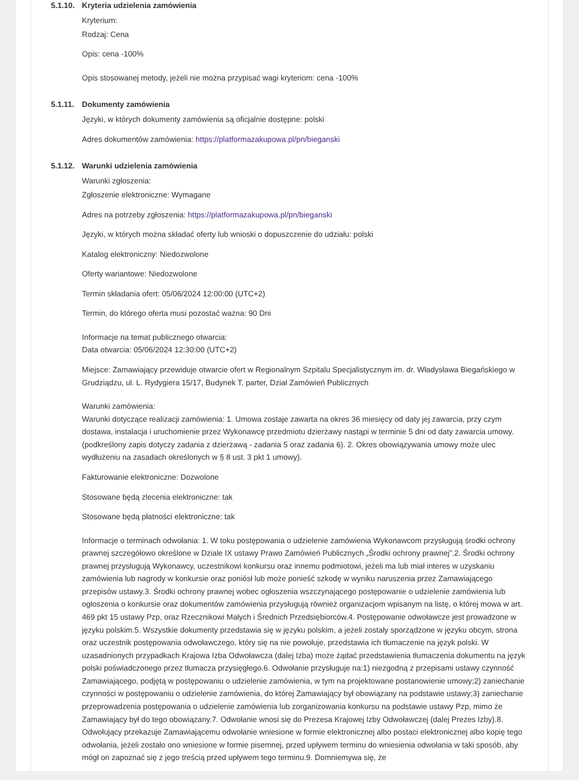5.1.10.
Kryteria udzielenia zamówienia
Kryterium:
Rodzaj: Cena
Opis: cena -100%
Opis stosowanej metody, jeżeli nie można przypisać wagi kryteriom: cena -100%
5.1.11.
Dokumenty zamówienia
Języki, w których dokumenty zamówienia są oficjalnie dostępne: polski
Adres dokumentów zamówienia: https://platformazakupowa.pl/pn/bieganski
5.1.12.
Warunki udzielenia zamówienia
Warunki zgłoszenia:
Zgłoszenie elektroniczne: Wymagane
Adres na potrzeby zgłoszenia: https://platformazakupowa.pl/pn/bieganski
Języki, w których można składać oferty lub wnioski o dopuszczenie do udziału: polski
Katalog elektroniczny: Niedozwolone
Oferty wariantowe: Niedozwolone
Termin składania ofert: 05/06/2024 12:00:00 (UTC+2)
Termin, do którego oferta musi pozostać ważna: 90 Dni
Informacje na temat publicznego otwarcia:
Data otwarcia: 05/06/2024 12:30:00 (UTC+2)
Miejsce: Zamawiający przewiduje otwarcie ofert w Regionalnym Szpitalu Specjalistycznym im. dr. Władysława Biegańskiego w Grudziądzu, ul. L. Rydygiera 15/17, Budynek T, parter, Dział Zamówień Publicznych
Warunki zamówienia:
Warunki dotyczące realizacji zamówienia: 1. Umowa zostaje zawarta na okres 36 miesięcy od daty jej zawarcia, przy czym dostawa, instalacja i uruchomienie przez Wykonawcę przedmiotu dzierżawy nastąpi w terminie 5 dni od daty zawarcia umowy. (podkreślony zapis dotyczy zadania z dzierżawą - zadania 5 oraz zadania 6). 2. Okres obowiązywania umowy może ulec wydłużeniu na zasadach określonych w § 8 ust. 3 pkt 1 umowy).
Fakturowanie elektroniczne: Dozwolone
Stosowane będą zlecenia elektroniczne: tak
Stosowane będą płatności elektroniczne: tak
Informacje o terminach odwołania: 1. W toku postępowania o udzielenie zamówienia Wykonawcom przysługują środki ochrony prawnej szczegółowo określone w Dziale IX ustawy Prawo Zamówień Publicznych „Środki ochrony prawnej”.2. Środki ochrony prawnej przysługują Wykonawcy, uczestnikowi konkursu oraz innemu podmiotowi, jeżeli ma lub miał interes w uzyskaniu zamówienia lub nagrody w konkursie oraz poniósł lub może ponieść szkodę w wyniku naruszenia przez Zamawiającego przepisów ustawy.3. Środki ochrony prawnej wobec ogłoszenia wszczynającego postępowanie o udzielenie zamówienia lub ogłoszenia o konkursie oraz dokumentów zamówienia przysługują również organizacjom wpisanym na listę, o której mowa w art. 469 pkt 15 ustawy Pzp, oraz Rzecznikowi Małych i Średnich Przedsiębiorców.4. Postępowanie odwoławcze jest prowadzone w języku polskim.5. Wszystkie dokumenty przedstawia się w języku polskim, a jeżeli zostały sporządzone w języku obcym, strona oraz uczestnik postępowania odwoławczego, który się na nie powołuje, przedstawia ich tłumaczenie na język polski. W uzasadnionych przypadkach Krajowa Izba Odwoławcza (dalej Izba) może żądać przedstawienia tłumaczenia dokumentu na język polski poświadczonego przez tłumacza przysięgłego.6. Odwołanie przysługuje na:1) niezgodną z przepisami ustawy czynność Zamawiającego, podjętą w postępowaniu o udzielenie zamówienia, w tym na projektowane postanowienie umowy;2) zaniechanie czynności w postępowaniu o udzielenie zamówienia, do której Zamawiający był obowiązany na podstawie ustawy;3) zaniechanie przeprowadzenia postępowania o udzielenie zamówienia lub zorganizowania konkursu na podstawie ustawy Pzp, mimo że Zamawiający był do tego obowiązany.7. Odwołanie wnosi się do Prezesa Krajowej Izby Odwoławczej (dalej Prezes Izby).8. Odwołujący przekazuje Zamawiającemu odwołanie wniesione w formie elektronicznej albo postaci elektronicznej albo kopię tego odwołania, jeżeli zostało ono wniesione w formie pisemnej, przed upływem terminu do wniesienia odwołania w taki sposób, aby mógł on zapoznać się z jego treścią przed upływem tego terminu.9. Domniemywa się, że